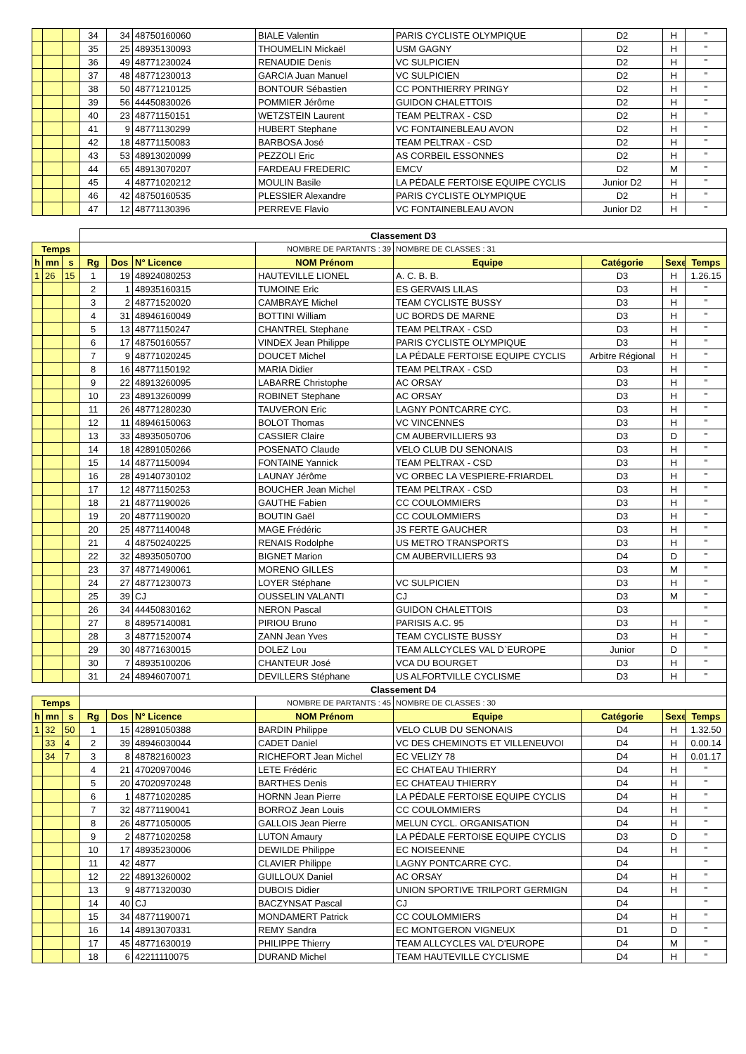| | | | 34 | 34 | 48750160060 | BIALE Valentin | PARIS CYCLISTE OLYMPIQUE | D2 | H | " |
| | | | 35 | 25 | 48935130093 | THOUMELIN Mickaël | USM GAGNY | D2 | H | " |
| | | | 36 | 49 | 48771230024 | RENAUDIE Denis | VC SULPICIEN | D2 | H | " |
| | | | 37 | 48 | 48771230013 | GARCIA Juan Manuel | VC SULPICIEN | D2 | H | " |
| | | | 38 | 50 | 48771210125 | BONTOUR Sébastien | CC PONTHIERRY PRINGY | D2 | H | " |
| | | | 39 | 56 | 44450830026 | POMMIER Jérôme | GUIDON CHALETTOIS | D2 | H | " |
| | | | 40 | 23 | 48771150151 | WETZSTEIN Laurent | TEAM PELTRAX - CSD | D2 | H | " |
| | | | 41 | 9 | 48771130299 | HUBERT Stephane | VC FONTAINEBLEAU AVON | D2 | H | " |
| | | | 42 | 18 | 48771150083 | BARBOSA José | TEAM PELTRAX - CSD | D2 | H | " |
| | | | 43 | 53 | 48913020099 | PEZZOLI Eric | AS CORBEIL ESSONNES | D2 | H | " |
| | | | 44 | 65 | 48913070207 | FARDEAU FREDERIC | EMCV | D2 | M | " |
| | | | 45 | 4 | 48771020212 | MOULIN Basile | LA PÉDALE FERTOISE EQUIPE CYCLIS | Junior D2 | H | " |
| | | | 46 | 42 | 48750160535 | PLESSIER Alexandre | PARIS CYCLISTE OLYMPIQUE | D2 | H | " |
| | | | 47 | 12 | 48771130396 | PERREVE Flavio | VC FONTAINEBLEAU AVON | Junior D2 | H | " |
| | | | Classement D3 | | | | | | | |
| Temps | | | | | | NOMBRE DE PARTANTS : 39 | NOMBRE DE CLASSES : 31 | | | |
| h | mn | s | Rg | Dos | N° Licence | NOM Prénom | Equipe | Catégorie | Sexe | Temps |
| 1 | 26 | 15 | 1 | 19 | 48924080253 | HAUTEVILLE LIONEL | A. C. B. B. | D3 | H | 1.26.15 |
| | | | 2 | 1 | 48935160315 | TUMOINE Eric | ES GERVAIS LILAS | D3 | H | " |
| | | | 3 | 2 | 48771520020 | CAMBRAYE Michel | TEAM CYCLISTE BUSSY | D3 | H | " |
| | | | 4 | 31 | 48946160049 | BOTTINI William | UC BORDS DE MARNE | D3 | H | " |
| | | | 5 | 13 | 48771150247 | CHANTREL Stephane | TEAM PELTRAX - CSD | D3 | H | " |
| | | | 6 | 17 | 48750160557 | VINDEX Jean Philippe | PARIS CYCLISTE OLYMPIQUE | D3 | H | " |
| | | | 7 | 9 | 48771020245 | DOUCET Michel | LA PÉDALE FERTOISE EQUIPE CYCLIS | Arbitre Régional | H | " |
| | | | 8 | 16 | 48771150192 | MARIA Didier | TEAM PELTRAX - CSD | D3 | H | " |
| | | | 9 | 22 | 48913260095 | LABARRE Christophe | AC ORSAY | D3 | H | " |
| | | | 10 | 23 | 48913260099 | ROBINET Stephane | AC ORSAY | D3 | H | " |
| | | | 11 | 26 | 48771280230 | TAUVERON Eric | LAGNY PONTCARRE CYC. | D3 | H | " |
| | | | 12 | 11 | 48946150063 | BOLOT Thomas | VC VINCENNES | D3 | H | " |
| | | | 13 | 33 | 48935050706 | CASSIER Claire | CM AUBERVILLIERS 93 | D3 | D | " |
| | | | 14 | 18 | 42891050266 | POSENATO Claude | VELO CLUB DU SENONAIS | D3 | H | " |
| | | | 15 | 14 | 48771150094 | FONTAINE Yannick | TEAM PELTRAX - CSD | D3 | H | " |
| | | | 16 | 28 | 49140730102 | LAUNAY Jérôme | VC ORBEC LA VESPIERE-FRIARDEL | D3 | H | " |
| | | | 17 | 12 | 48771150253 | BOUCHER Jean Michel | TEAM PELTRAX - CSD | D3 | H | " |
| | | | 18 | 21 | 48771190026 | GAUTHE Fabien | CC COULOMMIERS | D3 | H | " |
| | | | 19 | 20 | 48771190020 | BOUTIN Gaël | CC COULOMMIERS | D3 | H | " |
| | | | 20 | 25 | 48771140048 | MAGE Frédéric | JS FERTE GAUCHER | D3 | H | " |
| | | | 21 | 4 | 48750240225 | RENAIS Rodolphe | US METRO TRANSPORTS | D3 | H | " |
| | | | 22 | 32 | 48935050700 | BIGNET Marion | CM AUBERVILLIERS 93 | D4 | D | " |
| | | | 23 | 37 | 48771490061 | MORENO GILLES | | D3 | M | " |
| | | | 24 | 27 | 48771230073 | LOYER Stéphane | VC SULPICIEN | D3 | H | " |
| | | | 25 | 39 | CJ | OUSSELIN VALANTI | CJ | D3 | M | " |
| | | | 26 | 34 | 44450830162 | NERON Pascal | GUIDON CHALETTOIS | D3 | | " |
| | | | 27 | 8 | 48957140081 | PIRIOU Bruno | PARISIS A.C. 95 | D3 | H | " |
| | | | 28 | 3 | 48771520074 | ZANN Jean Yves | TEAM CYCLISTE BUSSY | D3 | H | " |
| | | | 29 | 30 | 48771630015 | DOLEZ Lou | TEAM ALLCYCLES VAL D`EUROPE | Junior | D | " |
| | | | 30 | 7 | 48935100206 | CHANTEUR José | VCA DU BOURGET | D3 | H | " |
| | | | 31 | 24 | 48946070071 | DEVILLERS Stéphane | US ALFORTVILLE CYCLISME | D3 | H | " |
| | | | Classement D4 | | | | | | | |
| Temps | | | | | | NOMBRE DE PARTANTS : 45 | NOMBRE DE CLASSES : 30 | | | |
| h | mn | s | Rg | Dos | N° Licence | NOM Prénom | Equipe | Catégorie | Sexe | Temps |
| 1 | 32 | 50 | 1 | 15 | 42891050388 | BARDIN Philippe | VELO CLUB DU SENONAIS | D4 | H | 1.32.50 |
| | 33 | 4 | 2 | 39 | 48946030044 | CADET Daniel | VC DES CHEMINOTS ET VILLENEUVOI | D4 | H | 0.00.14 |
| | 34 | 7 | 3 | 8 | 48782160023 | RICHEFORT Jean Michel | EC VELIZY 78 | D4 | H | 0.01.17 |
| | | | 4 | 21 | 47020970046 | LETE Frédéric | EC CHATEAU THIERRY | D4 | H | " |
| | | | 5 | 20 | 47020970248 | BARTHES Denis | EC CHATEAU THIERRY | D4 | H | " |
| | | | 6 | 1 | 48771020285 | HORNN Jean Pierre | LA PÉDALE FERTOISE EQUIPE CYCLIS | D4 | H | " |
| | | | 7 | 32 | 48771190041 | BORROZ Jean Louis | CC COULOMMIERS | D4 | H | " |
| | | | 8 | 26 | 48771050005 | GALLOIS Jean Pierre | MELUN CYCL. ORGANISATION | D4 | H | " |
| | | | 9 | 2 | 48771020258 | LUTON Amaury | LA PÉDALE FERTOISE EQUIPE CYCLIS | D3 | D | " |
| | | | 10 | 17 | 48935230006 | DEWILDE Philippe | EC NOISEENNE | D4 | H | " |
| | | | 11 | 42 | 4877 | CLAVIER Philippe | LAGNY PONTCARRE CYC. | D4 | | " |
| | | | 12 | 22 | 48913260002 | GUILLOUX Daniel | AC ORSAY | D4 | H | " |
| | | | 13 | 9 | 48771320030 | DUBOIS Didier | UNION SPORTIVE TRILPORT GERMIGN | D4 | H | " |
| | | | 14 | 40 | CJ | BACZYNSAT Pascal | CJ | D4 | | " |
| | | | 15 | 34 | 48771190071 | MONDAMERT Patrick | CC COULOMMIERS | D4 | H | " |
| | | | 16 | 14 | 48913070331 | REMY Sandra | EC MONTGERON VIGNEUX | D1 | D | " |
| | | | 17 | 45 | 48771630019 | PHILIPPE Thierry | TEAM ALLCYCLES VAL D'EUROPE | D4 | M | " |
| | | | 18 | 6 | 42211110075 | DURAND Michel | TEAM HAUTEVILLE CYCLISME | D4 | H | " |